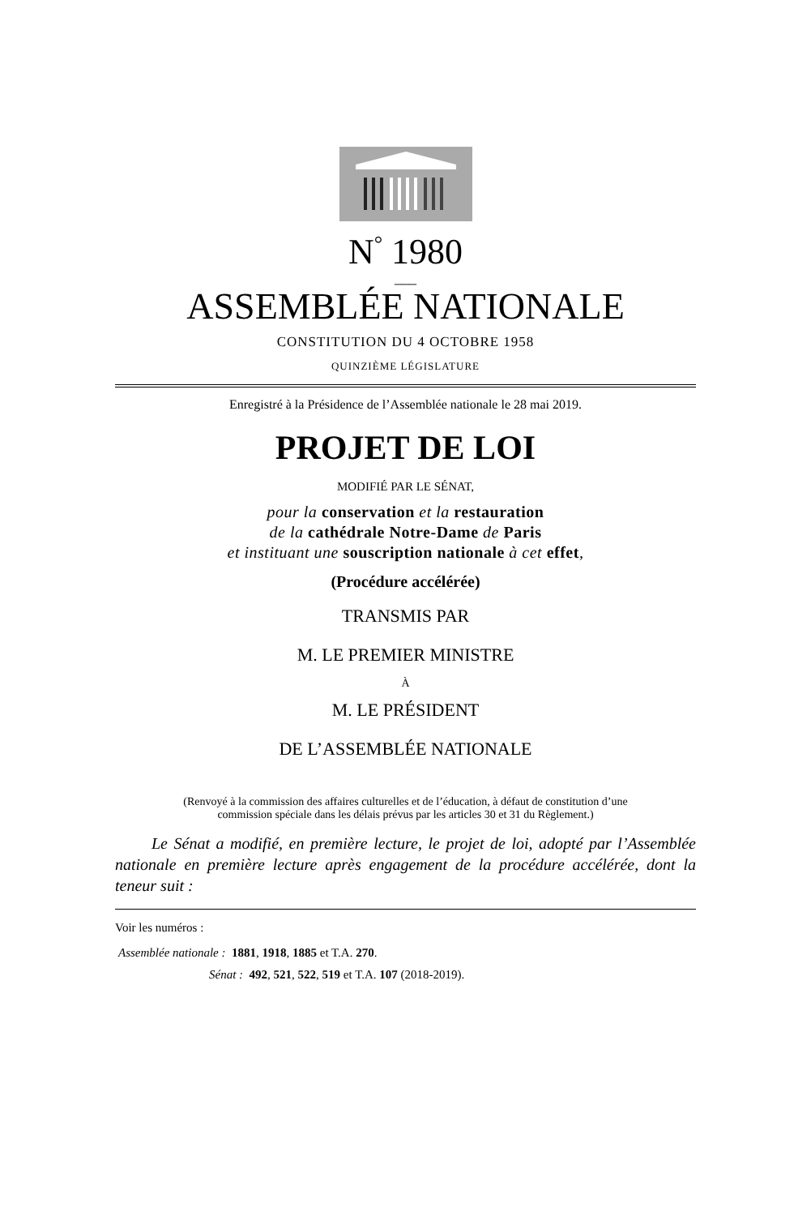N<sup>°</sup> 1980
___
ASSEMBLÉE NATIONALE
CONSTITUTION DU 4 OCTOBRE 1958
QUINZIÈME LÉGISLATURE
Enregistré à la Présidence de l’Assemblée nationale le 28 mai 2019.
PROJET DE LOI
MODIFIÉ PAR LE SÉNAT,
pour la conservation et la restauration
de la cathédrale Notre-Dame de Paris
et instituant une souscription nationale à cet effet,
(Procédure accélérée)
TRANSMIS PAR
M. LE PREMIER MINISTRE
À
M. LE PRÉSIDENT
DE L’ASSEMBLÉE NATIONALE
(Renvoyé à la commission des affaires culturelles et de l’éducation, à défaut de constitution d’une
commission spéciale dans les délais prévus par les articles 30 et 31 du Règlement.)
Le Sénat a modifié, en première lecture, le projet de loi, adopté par l’Assemblée nationale en première lecture après engagement de la procédure accélérée, dont la teneur suit :
Voir les numéros :
Assemblée nationale : 1881, 1918, 1885 et T.A. 270.
Sénat : 492, 521, 522, 519 et T.A. 107 (2018-2019).